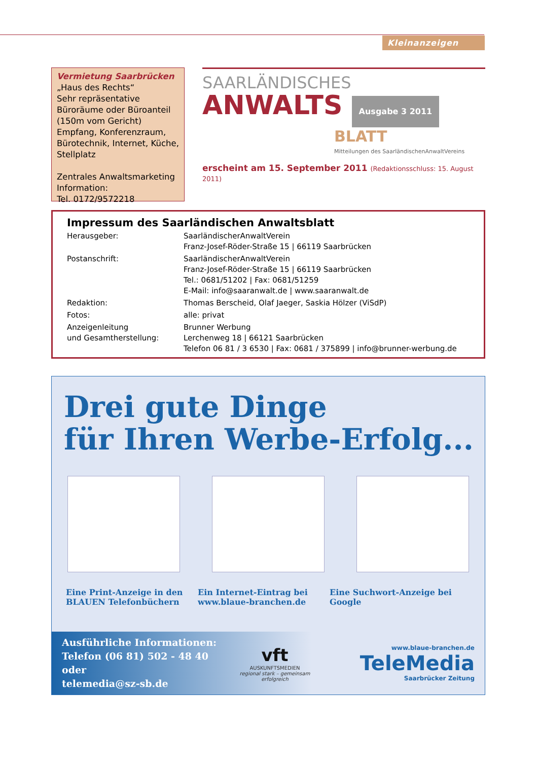Kleinanzeigen
Vermietung Saarbrücken
„Haus des Rechts“
Sehr repräsentative Büroräume oder Büroanteil (150m vom Gericht) Empfang, Konferenzraum, Bürotechnik, Internet, Küche, Stellplatz
Zentrales Anwaltsmarketing
Information:
Tel. 0172/9572218
SAARLÄNDISCHES
ANWALTS Ausgabe 3 2011
BLATT
Mitteilungen des SaarländischenAnwaltVereins
erscheint am 15. September 2011 (Redaktionsschluss: 15. August 2011)
Impressum des Saarländischen Anwaltsblatt
| Herausgeber: | SaarländischerAnwaltVerein Franz-Josef-Röder-Straße 15 / 66119 Saarbrücken |
| Postanschrift: | SaarländischerAnwaltVerein Franz-Josef-Röder-Straße 15 / 66119 Saarbrücken Tel.: 0681/51202 / Fax: 0681/51259 E-Mail: info@saaranwalt.de / www.saaranwalt.de |
| Redaktion: | Thomas Berscheid, Olaf Jaeger, Saskia Hölzer (ViSdP) |
| Fotos: | alle: privat |
| Anzeigenleitung und Gesamtherstellung: | Brunner Werbung Lerchenweg 18 / 66121 Saarbrücken Telefon 06 81 / 3 6530 / Fax: 0681 / 375899 / info@brunner-werbung.de |
Drei gute Dinge
für Ihren Werbe-Erfolg...
Eine Print-Anzeige in den BLAUEN Telefonbüchern
Ein Internet-Eintrag bei www.blaue-branchen.de
Eine Suchwort-Anzeige bei Google
Ausführliche Informationen:
Telefon (06 81) 502 - 48 40 oder
telemedia@sz-sb.de
vft
AUSKUNFTSMEDIEN
regional stark – gemeinsam erfolgreich
www.blaue-branchen.de
TeleMedia
Saarbrücker Zeitung